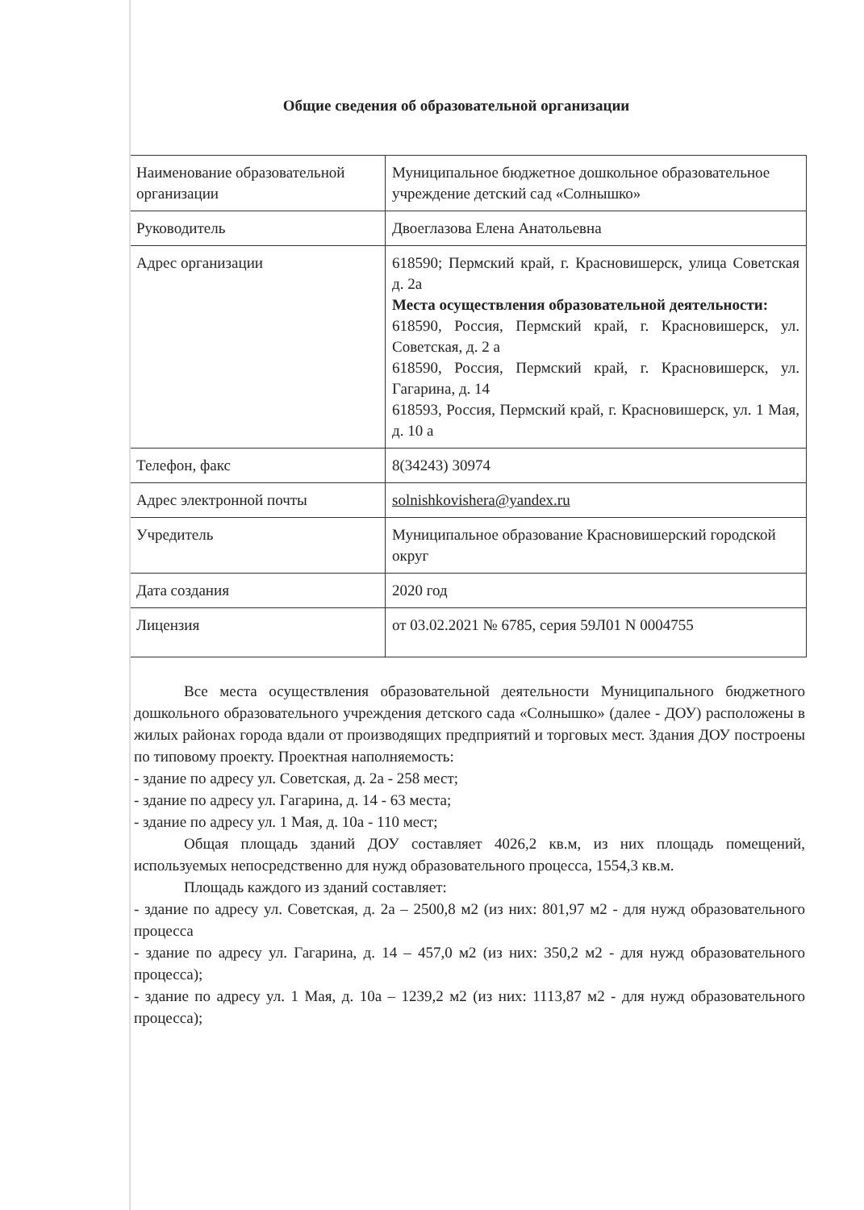Общие сведения об образовательной организации
| Наименование образовательной организации | Муниципальное бюджетное дошкольное образовательное учреждение детский сад «Солнышко» |
| Руководитель | Двоеглазова Елена Анатольевна |
| Адрес организации | 618590; Пермский край, г. Красновишерск, улица Советская д. 2а Места осуществления образовательной деятельности: 618590, Россия, Пермский край, г. Красновишерск, ул. Советская, д. 2 а 618590, Россия, Пермский край, г. Красновишерск, ул. Гагарина, д. 14 618593, Россия, Пермский край, г. Красновишерск, ул. 1 Мая, д. 10 а |
| Телефон, факс | 8(34243) 30974 |
| Адрес электронной почты | solnishkovishera@yandex.ru |
| Учредитель | Муниципальное образование Красновишерский городской округ |
| Дата создания | 2020 год |
| Лицензия | от 03.02.2021 № 6785, серия 59Л01 N 0004755 |
Все места осуществления образовательной деятельности Муниципального бюджетного дошкольного образовательного учреждения детского сада «Солнышко» (далее - ДОУ) расположены в жилых районах города вдали от производящих предприятий и торговых мест. Здания ДОУ построены по типовому проекту. Проектная наполняемость:
- здание по адресу ул. Советская, д. 2а - 258 мест;
- здание по адресу ул. Гагарина, д. 14 - 63 места;
- здание по адресу ул. 1 Мая, д. 10а - 110 мест;
Общая площадь зданий ДОУ составляет 4026,2 кв.м, из них площадь помещений, используемых непосредственно для нужд образовательного процесса, 1554,3 кв.м.
Площадь каждого из зданий составляет:
- здание по адресу ул. Советская, д. 2а – 2500,8 м2 (из них: 801,97 м2 - для нужд образовательного процесса
- здание по адресу ул. Гагарина, д. 14 – 457,0 м2 (из них: 350,2 м2 - для нужд образовательного процесса);
- здание по адресу ул. 1 Мая, д. 10а – 1239,2 м2 (из них: 1113,87 м2 - для нужд образовательного процесса);